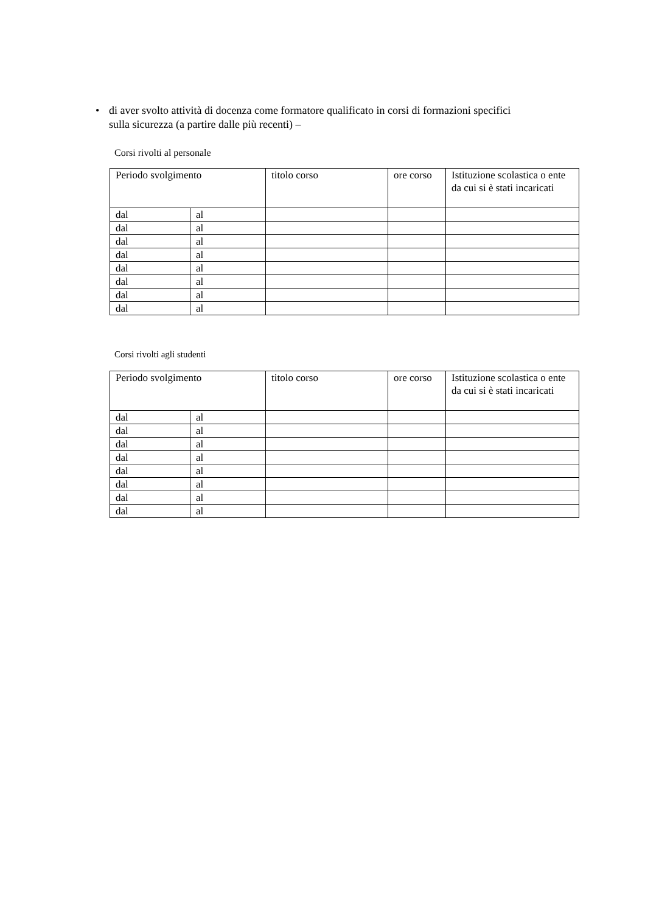• di aver svolto attività di docenza come formatore qualificato in corsi di formazioni specifici sulla sicurezza (a partire dalle più recenti) –
Corsi rivolti al personale
| Periodo svolgimento | | titolo corso | ore corso | Istituzione scolastica o ente da cui si è stati incaricati |
| --- | --- | --- | --- | --- |
| dal | al | | | |
| dal | al | | | |
| dal | al | | | |
| dal | al | | | |
| dal | al | | | |
| dal | al | | | |
| dal | al | | | |
| dal | al | | | |
Corsi rivolti agli studenti
| Periodo svolgimento | | titolo corso | ore corso | Istituzione scolastica o ente da cui si è stati incaricati |
| --- | --- | --- | --- | --- |
| dal | al | | | |
| dal | al | | | |
| dal | al | | | |
| dal | al | | | |
| dal | al | | | |
| dal | al | | | |
| dal | al | | | |
| dal | al | | | |